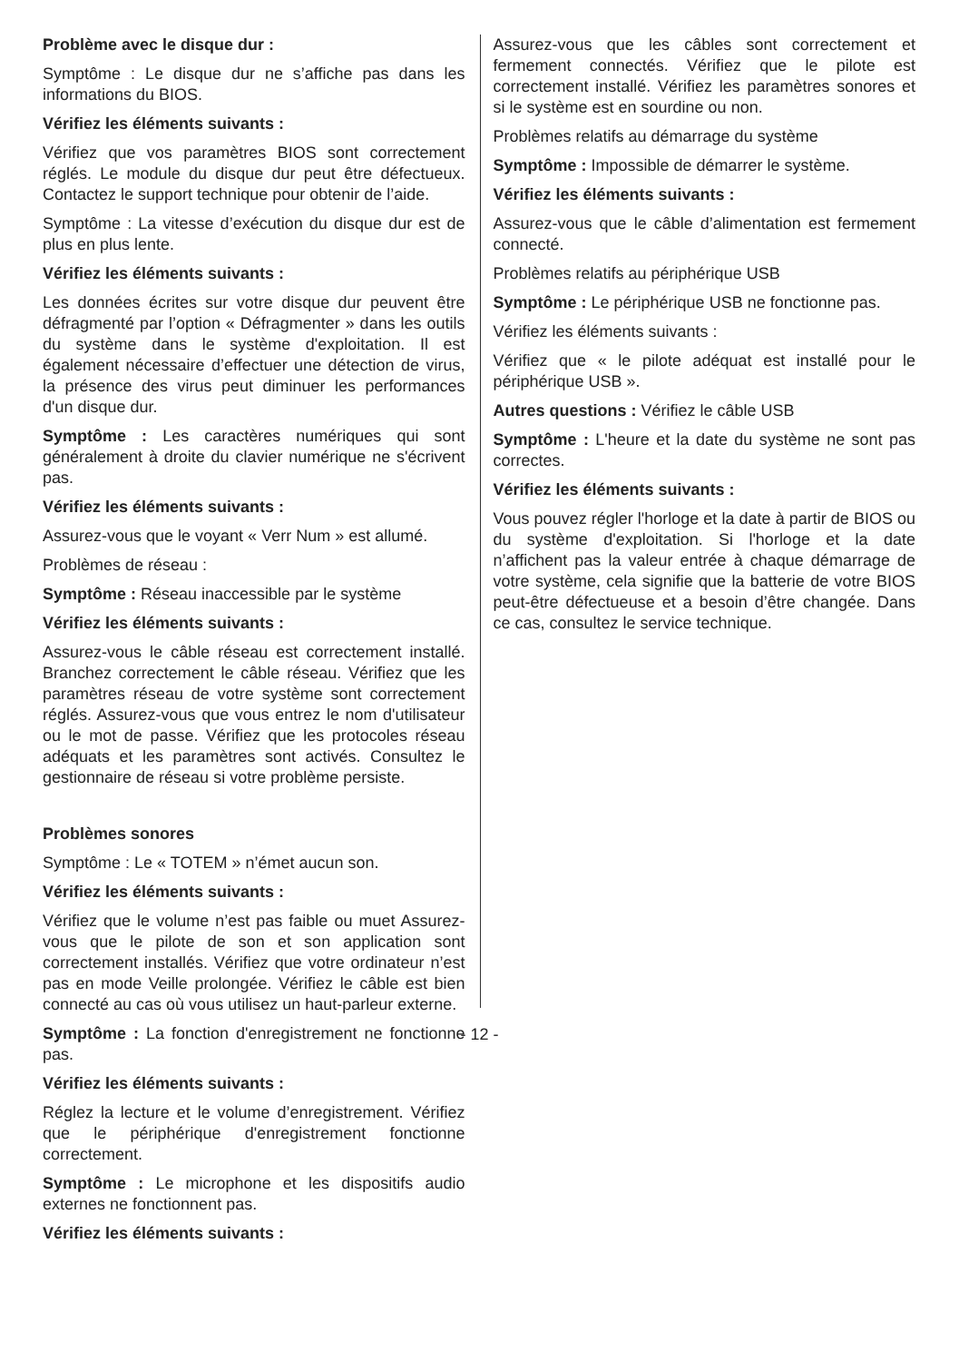Problème avec le disque dur :
Symptôme : Le disque dur ne s’affiche pas dans les informations du BIOS.
Vérifiez les éléments suivants :
Vérifiez que vos paramètres BIOS sont correctement réglés. Le module du disque dur peut être défectueux. Contactez le support technique pour obtenir de l’aide.
Symptôme : La vitesse d’exécution du disque dur est de plus en plus lente.
Vérifiez les éléments suivants :
Les données écrites sur votre disque dur peuvent être défragmenté par l’option « Défragmenter » dans les outils du système dans le système d'exploitation. Il est également nécessaire d’effectuer une détection de virus, la présence des virus peut diminuer les performances d'un disque dur.
Symptôme : Les caractères numériques qui sont généralement à droite du clavier numérique ne s'écrivent pas.
Vérifiez les éléments suivants :
Assurez-vous que le voyant « Verr Num » est allumé.
Problèmes de réseau :
Symptôme : Réseau inaccessible par le système
Vérifiez les éléments suivants :
Assurez-vous le câble réseau est correctement installé. Branchez correctement le câble réseau. Vérifiez que les paramètres réseau de votre système sont correctement réglés. Assurez-vous que vous entrez le nom d'utilisateur ou le mot de passe. Vérifiez que les protocoles réseau adéquats et les paramètres sont activés. Consultez le gestionnaire de réseau si votre problème persiste.
Problèmes sonores
Symptôme : Le « TOTEM » n’émet aucun son.
Vérifiez les éléments suivants :
Vérifiez que le volume n’est pas faible ou muet Assurez-vous que le pilote de son et son application sont correctement installés. Vérifiez que votre ordinateur n’est pas en mode Veille prolongée. Vérifiez le câble est bien connecté au cas où vous utilisez un haut-parleur externe.
Symptôme : La fonction d'enregistrement ne fonctionne pas.
Vérifiez les éléments suivants :
Réglez la lecture et le volume d’enregistrement. Vérifiez que le périphérique d'enregistrement fonctionne correctement.
Symptôme : Le microphone et les dispositifs audio externes ne fonctionnent pas.
Vérifiez les éléments suivants :
Assurez-vous que les câbles sont correctement et fermement connectés. Vérifiez que le pilote est correctement installé. Vérifiez les paramètres sonores et si le système est en sourdine ou non.
Problèmes relatifs au démarrage du système
Symptôme : Impossible de démarrer le système.
Vérifiez les éléments suivants :
Assurez-vous que le câble d’alimentation est fermement connecté.
Problèmes relatifs au périphérique USB
Symptôme : Le périphérique USB ne fonctionne pas.
Vérifiez les éléments suivants :
Vérifiez que « le pilote adéquat est installé pour le périphérique USB ».
Autres questions : Vérifiez le câble USB
Symptôme : L'heure et la date du système ne sont pas correctes.
Vérifiez les éléments suivants :
Vous pouvez régler l'horloge et la date à partir de BIOS ou du système d'exploitation. Si l'horloge et la date n’affichent pas la valeur entrée à chaque démarrage de votre système, cela signifie que la batterie de votre BIOS peut-être défectueuse et a besoin d’être changée. Dans ce cas, consultez le service technique.
- 12 -